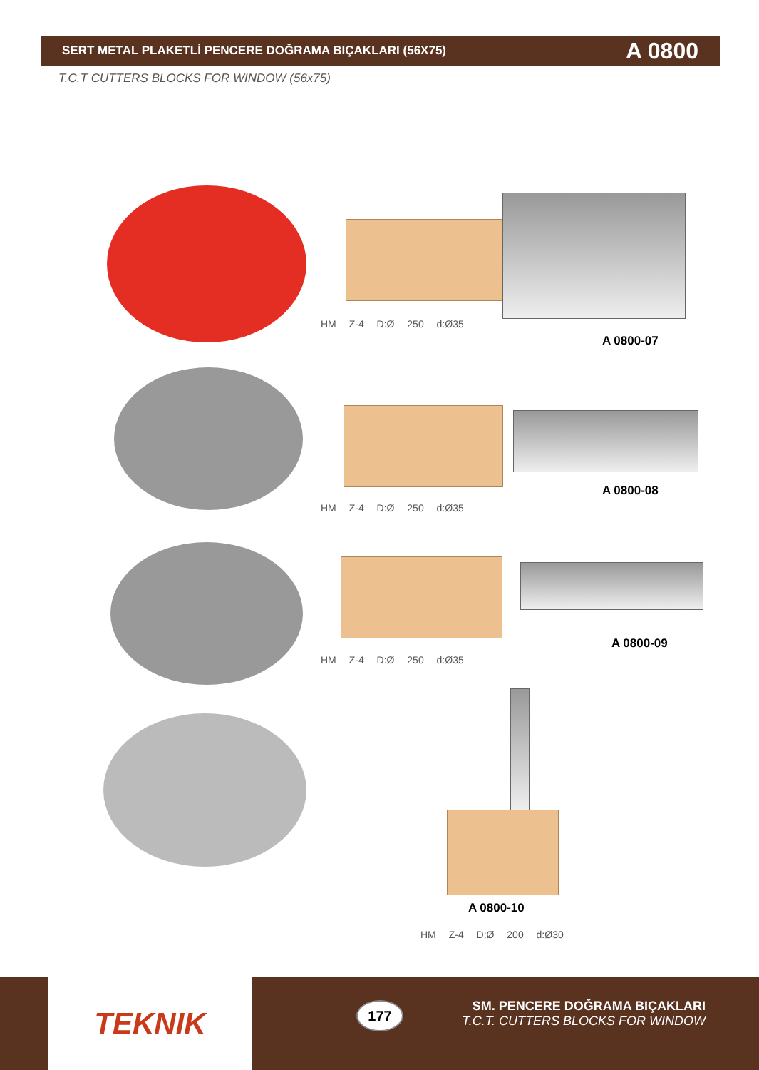SERT METAL PLAKETLİ PENCERE DOĞRAMA BIÇAKLARI (56X75) A 0800
T.C.T CUTTERS BLOCKS FOR WINDOW (56x75)
HM Z-4 D:Ø 250 d:Ø35
A 0800-07
HM Z-4 D:Ø 250 d:Ø35
A 0800-08
HM Z-4 D:Ø 250 d:Ø35
A 0800-09
A 0800-10
HM Z-4 D:Ø 200 d:Ø30
TEKNIK 177
SM. PENCERE DOĞRAMA BIÇAKLARI
T.C.T. CUTTERS BLOCKS FOR WINDOW